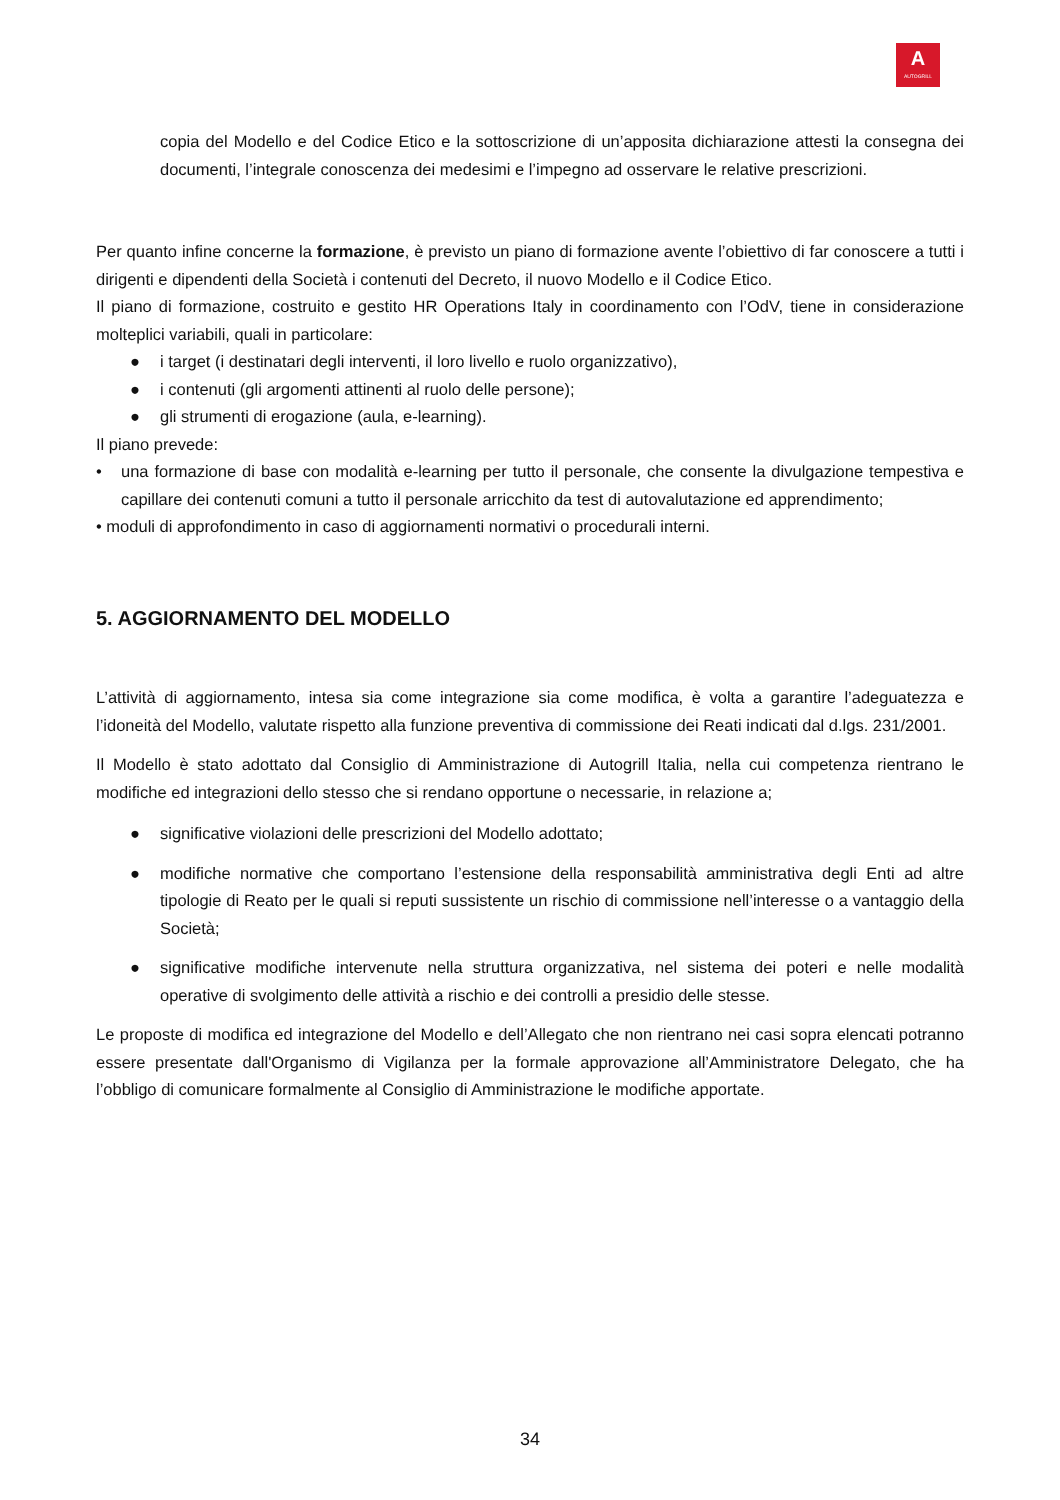A
AUTOGRILL
copia del Modello e del Codice Etico e la sottoscrizione di un’apposita dichiarazione attesti la consegna dei documenti, l’integrale conoscenza dei medesimi e l’impegno ad osservare le relative prescrizioni.
Per quanto infine concerne la formazione, è previsto un piano di formazione avente l’obiettivo di far conoscere a tutti i dirigenti e dipendenti della Società i contenuti del Decreto, il nuovo Modello e il Codice Etico.
Il piano di formazione, costruito e gestito HR Operations Italy in coordinamento con l’OdV, tiene in considerazione molteplici variabili, quali in particolare:
● i target (i destinatari degli interventi, il loro livello e ruolo organizzativo),
● i contenuti (gli argomenti attinenti al ruolo delle persone);
● gli strumenti di erogazione (aula, e-learning).
Il piano prevede:
• una formazione di base con modalità e-learning per tutto il personale, che consente la divulgazione tempestiva e capillare dei contenuti comuni a tutto il personale arricchito da test di autovalutazione ed apprendimento;
• moduli di approfondimento in caso di aggiornamenti normativi o procedurali interni.
5. AGGIORNAMENTO DEL MODELLO
L’attività di aggiornamento, intesa sia come integrazione sia come modifica, è volta a garantire l’adeguatezza e l’idoneità del Modello, valutate rispetto alla funzione preventiva di commissione dei Reati indicati dal d.lgs. 231/2001.
Il Modello è stato adottato dal Consiglio di Amministrazione di Autogrill Italia, nella cui competenza rientrano le modifiche ed integrazioni dello stesso che si rendano opportune o necessarie, in relazione a;
● significative violazioni delle prescrizioni del Modello adottato;
● modifiche normative che comportano l’estensione della responsabilità amministrativa degli Enti ad altre tipologie di Reato per le quali si reputi sussistente un rischio di commissione nell’interesse o a vantaggio della Società;
● significative modifiche intervenute nella struttura organizzativa, nel sistema dei poteri e nelle modalità operative di svolgimento delle attività a rischio e dei controlli a presidio delle stesse.
Le proposte di modifica ed integrazione del Modello e dell’Allegato che non rientrano nei casi sopra elencati potranno essere presentate dall'Organismo di Vigilanza per la formale approvazione all’Amministratore Delegato, che ha l’obbligo di comunicare formalmente al Consiglio di Amministrazione le modifiche apportate.
34